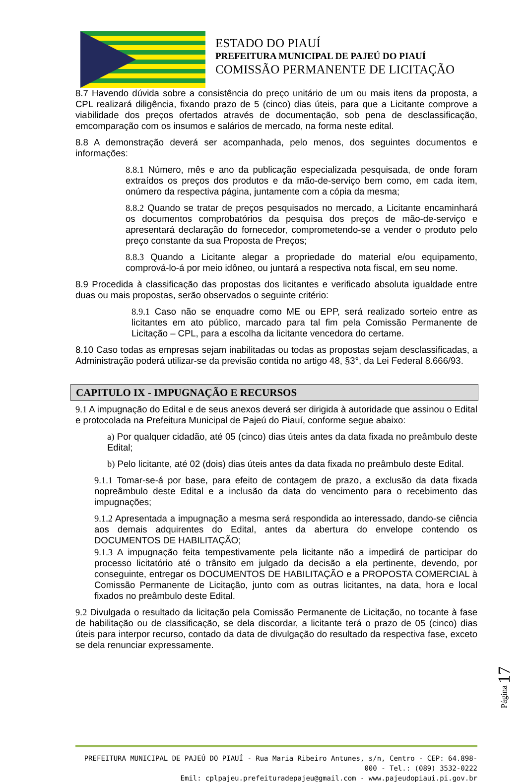ESTADO DO PIAUÍ
PREFEITURA MUNICIPAL DE PAJEÚ DO PIAUÍ
COMISSÃO PERMANENTE DE LICITAÇÃO
8.7 Havendo dúvida sobre a consistência do preço unitário de um ou mais itens da proposta, a CPL realizará diligência, fixando prazo de 5 (cinco) dias úteis, para que a Licitante comprove a viabilidade dos preços ofertados através de documentação, sob pena de desclassificação, emcomparação com os insumos e salários de mercado, na forma neste edital.
8.8 A demonstração deverá ser acompanhada, pelo menos, dos seguintes documentos e informações:
8.8.1 Número, mês e ano da publicação especializada pesquisada, de onde foram extraídos os preços dos produtos e da mão-de-serviço bem como, em cada item, onúmero da respectiva página, juntamente com a cópia da mesma;
8.8.2 Quando se tratar de preços pesquisados no mercado, a Licitante encaminhará os documentos comprobatórios da pesquisa dos preços de mão-de-serviço e apresentará declaração do fornecedor, comprometendo-se a vender o produto pelo preço constante da sua Proposta de Preços;
8.8.3 Quando a Licitante alegar a propriedade do material e/ou equipamento, comprová-lo-á por meio idôneo, ou juntará a respectiva nota fiscal, em seu nome.
8.9 Procedida à classificação das propostas dos licitantes e verificado absoluta igualdade entre duas ou mais propostas, serão observados o seguinte critério:
8.9.1 Caso não se enquadre como ME ou EPP, será realizado sorteio entre as licitantes em ato público, marcado para tal fim pela Comissão Permanente de Licitação – CPL, para a escolha da licitante vencedora do certame.
8.10 Caso todas as empresas sejam inabilitadas ou todas as propostas sejam desclassificadas, a Administração poderá utilizar-se da previsão contida no artigo 48, §3°, da Lei Federal 8.666/93.
CAPITULO IX - IMPUGNAÇÃO E RECURSOS
9.1 A impugnação do Edital e de seus anexos deverá ser dirigida à autoridade que assinou o Edital e protocolada na Prefeitura Municipal de Pajeú do Piauí, conforme segue abaixo:
a) Por qualquer cidadão, até 05 (cinco) dias úteis antes da data fixada no preâmbulo deste Edital;
b) Pelo licitante, até 02 (dois) dias úteis antes da data fixada no preâmbulo deste Edital.
9.1.1 Tomar-se-á por base, para efeito de contagem de prazo, a exclusão da data fixada nopreâmbulo deste Edital e a inclusão da data do vencimento para o recebimento das impugnações;
9.1.2 Apresentada a impugnação a mesma será respondida ao interessado, dando-se ciência aos demais adquirentes do Edital, antes da abertura do envelope contendo os DOCUMENTOS DE HABILITAÇÃO;
9.1.3 A impugnação feita tempestivamente pela licitante não a impedirá de participar do processo licitatório até o trânsito em julgado da decisão a ela pertinente, devendo, por conseguinte, entregar os DOCUMENTOS DE HABILITAÇÃO e a PROPOSTA COMERCIAL à Comissão Permanente de Licitação, junto com as outras licitantes, na data, hora e local fixados no preâmbulo deste Edital.
9.2 Divulgada o resultado da licitação pela Comissão Permanente de Licitação, no tocante à fase de habilitação ou de classificação, se dela discordar, a licitante terá o prazo de 05 (cinco) dias úteis para interpor recurso, contado da data de divulgação do resultado da respectiva fase, exceto se dela renunciar expressamente.
Página 17
PREFEITURA MUNICIPAL DE PAJEÚ DO PIAUÍ - Rua Maria Ribeiro Antunes, s/n, Centro - CEP: 64.898-000 - Tel.: (089) 3532-0222
Emil: cplpajeu.prefeituradepajeu@gmail.com - www.pajeudopiaui.pi.gov.br